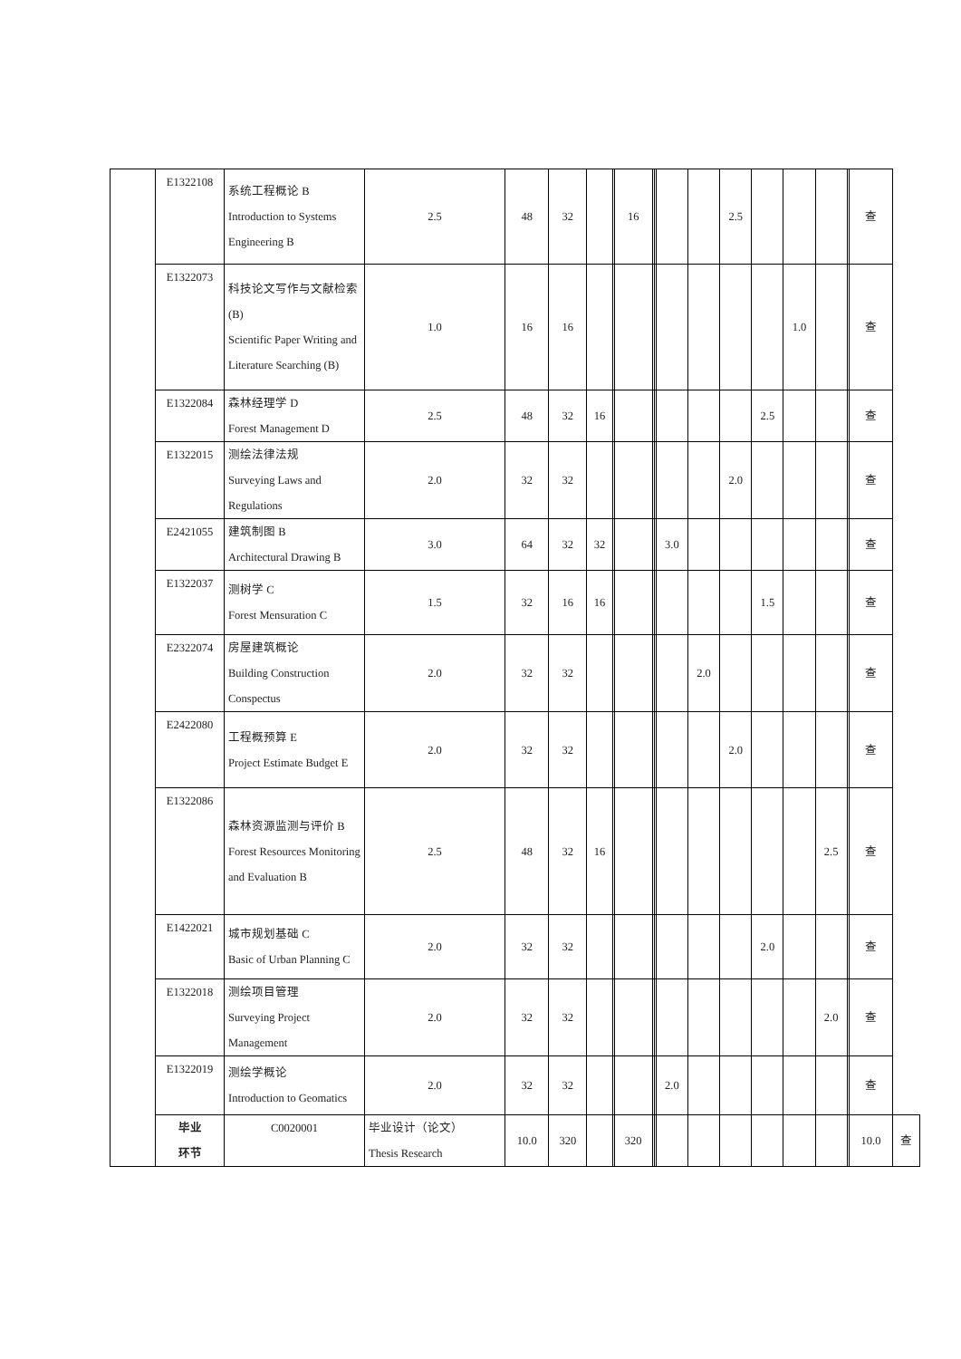| | E1322108 | 系统工程概论 B Introduction to Systems Engineering B | 2.5 | 48 | 32 | | | 16 | | | | | 2.5 | | | | | 查 | |
| | E1322073 | 科技论文写作与文献检索(B) Scientific Paper Writing and Literature Searching (B) | 1.0 | 16 | 16 | | | | | | | | | | 1.0 | | | 查 | |
| | E1322084 | 森林经理学 D Forest Management D | 2.5 | 48 | 32 | 16 | | | | | | | | 2.5 | | | | 查 | |
| | E1322015 | 测绘法律法规 Surveying Laws and Regulations | 2.0 | 32 | 32 | | | | | | | | 2.0 | | | | | 查 | |
| | E2421055 | 建筑制图 B Architectural Drawing B | 3.0 | 64 | 32 | 32 | | | | | 3.0 | | | | | | | 查 | |
| | E1322037 | 测树学 C Forest Mensuration C | 1.5 | 32 | 16 | 16 | | | | | | | | 1.5 | | | | 查 | |
| | E2322074 | 房屋建筑概论 Building Construction Conspectus | 2.0 | 32 | 32 | | | | | | | 2.0 | | | | | | 查 | |
| | E2422080 | 工程概预算 E Project Estimate Budget E | 2.0 | 32 | 32 | | | | | | | | 2.0 | | | | | 查 | |
| | E1322086 | 森林资源监测与评价 B Forest Resources Monitoring and Evaluation B | 2.5 | 48 | 32 | 16 | | | | | | | | | | 2.5 | | 查 | |
| | E1422021 | 城市规划基础 C Basic of Urban Planning C | 2.0 | 32 | 32 | | | | | | | | | 2.0 | | | | 查 | |
| | E1322018 | 测绘项目管理 Surveying Project Management | 2.0 | 32 | 32 | | | | | | | | | | | 2.0 | | 查 | |
| | E1322019 | 测绘学概论 Introduction to Geomatics | 2.0 | 32 | 32 | | | | | | 2.0 | | | | | | | 查 | |
| | 毕业 环节 | C0020001 | 毕业设计（论文） Thesis Research | 10.0 | 320 | | | 320 | | | | | | | | | | 10.0 | 查 |